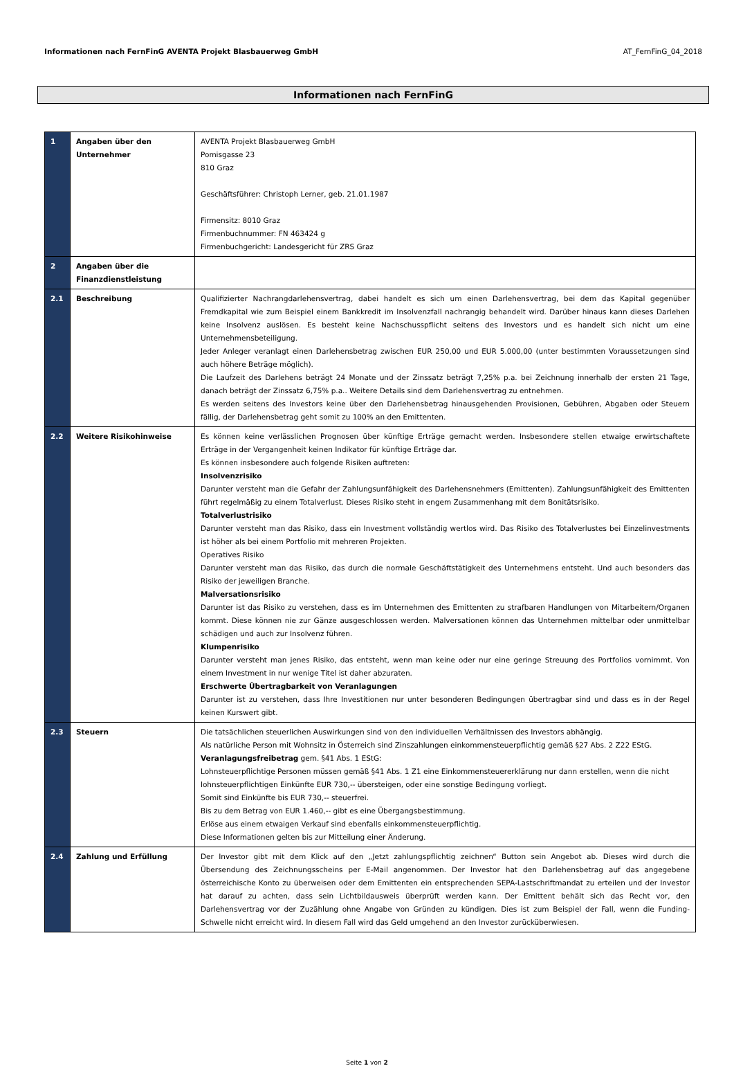Informationen nach FernFinG AVENTA Projekt Blasbauerweg GmbH AT_FernFinG_04_2018
Informationen nach FernFinG
| 1 | Angaben über den Unternehmer | AVENTA Projekt Blasbauerweg GmbH Pomisgasse 23 810 Graz Geschäftsführer: Christoph Lerner, geb. 21.01.1987 Firmensitz: 8010 Graz Firmenbuchnummer: FN 463424 g Firmenbuchgericht: Landesgericht für ZRS Graz |
| 2 | Angaben über die Finanzdienstleistung | |
| 2.1 | Beschreibung | Qualifizierter Nachrangdarlehensvertrag, dabei handelt es sich um einen Darlehensvertrag, bei dem das Kapital gegenüber Fremdkapital wie zum Beispiel einem Bankkredit im Insolvenzfall nachrangig behandelt wird. Darüber hinaus kann dieses Darlehen keine Insolvenz auslösen. Es besteht keine Nachschusspflicht seitens des Investors und es handelt sich nicht um eine Unternehmensbeteiligung. Jeder Anleger veranlagt einen Darlehensbetrag zwischen EUR 250,00 und EUR 5.000,00 (unter bestimmten Voraussetzungen sind auch höhere Beträge möglich). Die Laufzeit des Darlehens beträgt 24 Monate und der Zinssatz beträgt 7,25% p.a. bei Zeichnung innerhalb der ersten 21 Tage, danach beträgt der Zinssatz 6,75% p.a.. Weitere Details sind dem Darlehensvertrag zu entnehmen. Es werden seitens des Investors keine über den Darlehensbetrag hinausgehenden Provisionen, Gebühren, Abgaben oder Steuern fällig, der Darlehensbetrag geht somit zu 100% an den Emittenten. |
| 2.2 | Weitere Risikohinweise | Es können keine verlässlichen Prognosen über künftige Erträge gemacht werden. Insbesondere stellen etwaige erwirtschaftete Erträge in der Vergangenheit keinen Indikator für künftige Erträge dar. Es können insbesondere auch folgende Risiken auftreten: Insolvenzrisiko Darunter versteht man die Gefahr der Zahlungsunfähigkeit des Darlehensnehmers (Emittenten). Zahlungsunfähigkeit des Emittenten führt regelmäßig zu einem Totalverlust. Dieses Risiko steht in engem Zusammenhang mit dem Bonitätsrisiko. Totalverlustrisiko Darunter versteht man das Risiko, dass ein Investment vollständig wertlos wird. Das Risiko des Totalverlustes bei Einzelinvestments ist höher als bei einem Portfolio mit mehreren Projekten. Operatives Risiko Darunter versteht man das Risiko, das durch die normale Geschäftstätigkeit des Unternehmens entsteht. Und auch besonders das Risiko der jeweiligen Branche. Malversationsrisiko Darunter ist das Risiko zu verstehen, dass es im Unternehmen des Emittenten zu strafbaren Handlungen von Mitarbeitern/Organen kommt. Diese können nie zur Gänze ausgeschlossen werden. Malversationen können das Unternehmen mittelbar oder unmittelbar schädigen und auch zur Insolvenz führen. Klumpenrisiko Darunter versteht man jenes Risiko, das entsteht, wenn man keine oder nur eine geringe Streuung des Portfolios vornimmt. Von einem Investment in nur wenige Titel ist daher abzuraten. Erschwerte Übertragbarkeit von Veranlagungen Darunter ist zu verstehen, dass Ihre Investitionen nur unter besonderen Bedingungen übertragbar sind und dass es in der Regel keinen Kurswert gibt. |
| 2.3 | Steuern | Die tatsächlichen steuerlichen Auswirkungen sind von den individuellen Verhältnissen des Investors abhängig. Als natürliche Person mit Wohnsitz in Österreich sind Zinszahlungen einkommensteuerpflichtig gemäß §27 Abs. 2 Z22 EStG. Veranlagungsfreibetrag gem. §41 Abs. 1 EStG: Lohnsteuerpflichtige Personen müssen gemäß §41 Abs. 1 Z1 eine Einkommensteuererklärung nur dann erstellen, wenn die nicht lohnsteuerpflichtigen Einkünfte EUR 730,-- übersteigen, oder eine sonstige Bedingung vorliegt. Somit sind Einkünfte bis EUR 730,-- steuerfrei. Bis zu dem Betrag von EUR 1.460,-- gibt es eine Übergangsbestimmung. Erlöse aus einem etwaigen Verkauf sind ebenfalls einkommensteuerpflichtig. Diese Informationen gelten bis zur Mitteilung einer Änderung. |
| 2.4 | Zahlung und Erfüllung | Der Investor gibt mit dem Klick auf den „Jetzt zahlungspflichtig zeichnen“ Button sein Angebot ab. Dieses wird durch die Übersendung des Zeichnungsscheins per E-Mail angenommen. Der Investor hat den Darlehensbetrag auf das angegebene österreichische Konto zu überweisen oder dem Emittenten ein entsprechenden SEPA-Lastschriftmandat zu erteilen und der Investor hat darauf zu achten, dass sein Lichtbildausweis überprüft werden kann. Der Emittent behält sich das Recht vor, den Darlehensvertrag vor der Zuzählung ohne Angabe von Gründen zu kündigen. Dies ist zum Beispiel der Fall, wenn die Funding-Schwelle nicht erreicht wird. In diesem Fall wird das Geld umgehend an den Investor zurücküberwiesen. |
Seite 1 von 2